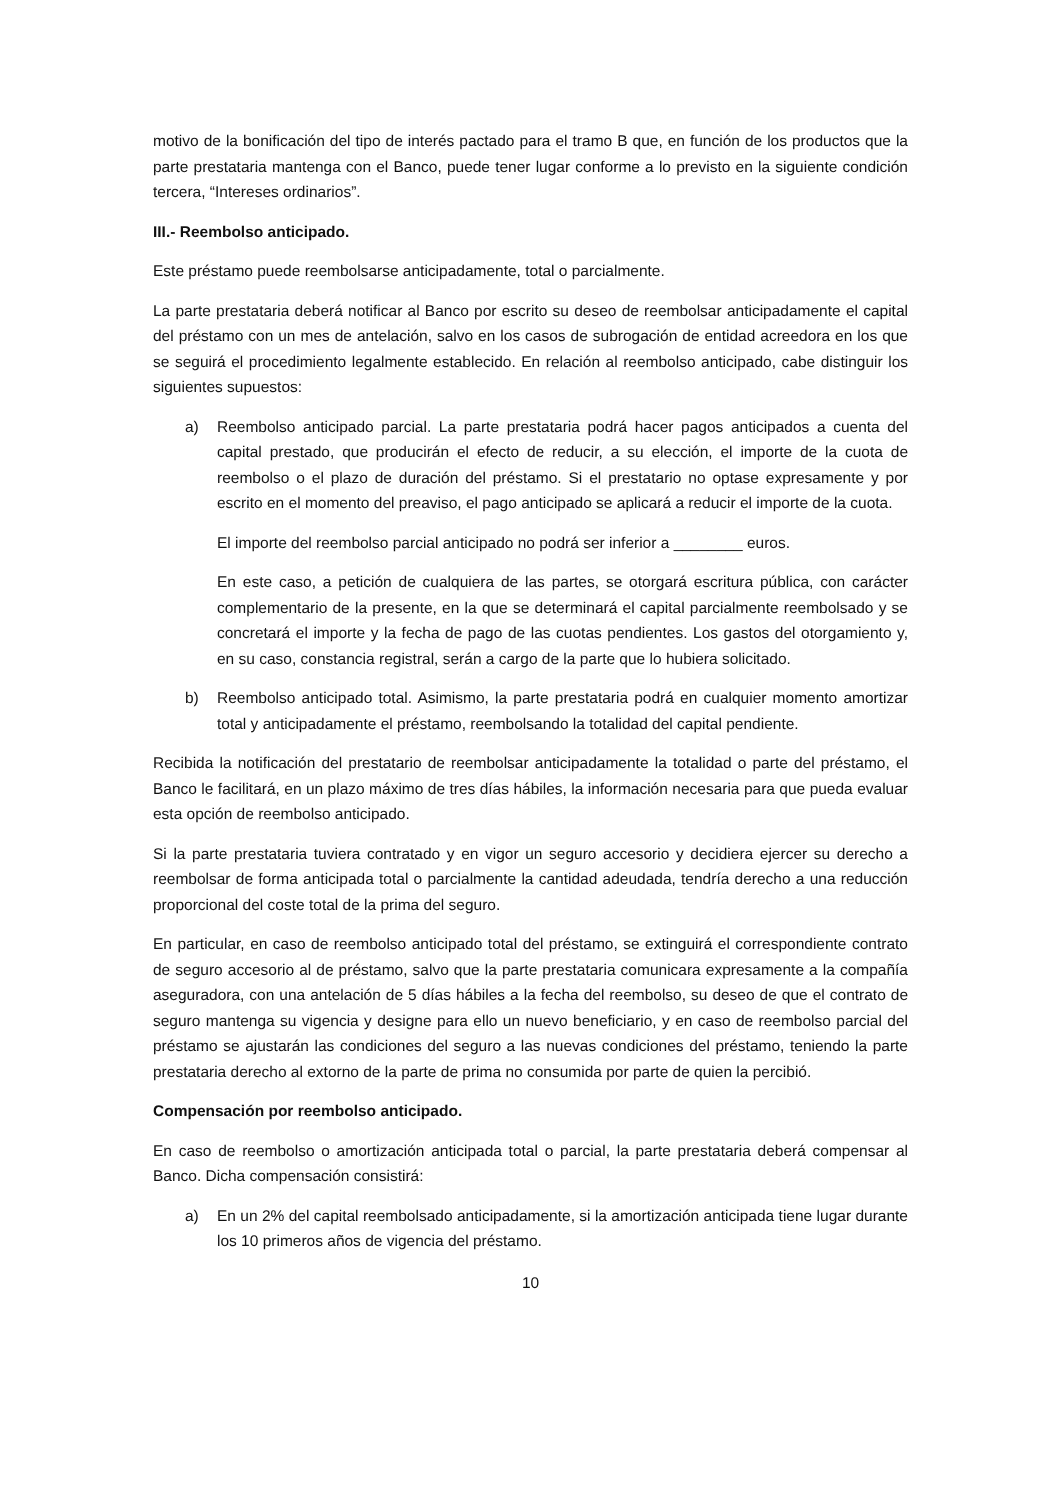motivo de la bonificación del tipo de interés pactado para el tramo B que, en función de los productos que la parte prestataria mantenga con el Banco, puede tener lugar conforme a lo previsto en la siguiente condición tercera, “Intereses ordinarios”.
III.- Reembolso anticipado.
Este préstamo puede reembolsarse anticipadamente, total o parcialmente.
La parte prestataria deberá notificar al Banco por escrito su deseo de reembolsar anticipadamente el capital del préstamo con un mes de antelación, salvo en los casos de subrogación de entidad acreedora en los que se seguirá el procedimiento legalmente establecido. En relación al reembolso anticipado, cabe distinguir los siguientes supuestos:
a) Reembolso anticipado parcial. La parte prestataria podrá hacer pagos anticipados a cuenta del capital prestado, que producirán el efecto de reducir, a su elección, el importe de la cuota de reembolso o el plazo de duración del préstamo. Si el prestatario no optase expresamente y por escrito en el momento del preaviso, el pago anticipado se aplicará a reducir el importe de la cuota.
El importe del reembolso parcial anticipado no podrá ser inferior a ________ euros.
En este caso, a petición de cualquiera de las partes, se otorgará escritura pública, con carácter complementario de la presente, en la que se determinará el capital parcialmente reembolsado y se concretará el importe y la fecha de pago de las cuotas pendientes. Los gastos del otorgamiento y, en su caso, constancia registral, serán a cargo de la parte que lo hubiera solicitado.
b) Reembolso anticipado total. Asimismo, la parte prestataria podrá en cualquier momento amortizar total y anticipadamente el préstamo, reembolsando la totalidad del capital pendiente.
Recibida la notificación del prestatario de reembolsar anticipadamente la totalidad o parte del préstamo, el Banco le facilitará, en un plazo máximo de tres días hábiles, la información necesaria para que pueda evaluar esta opción de reembolso anticipado.
Si la parte prestataria tuviera contratado y en vigor un seguro accesorio y decidiera ejercer su derecho a reembolsar de forma anticipada total o parcialmente la cantidad adeudada, tendría derecho a una reducción proporcional del coste total de la prima del seguro.
En particular, en caso de reembolso anticipado total del préstamo, se extinguirá el correspondiente contrato de seguro accesorio al de préstamo, salvo que la parte prestataria comunicara expresamente a la compañía aseguradora, con una antelación de 5 días hábiles a la fecha del reembolso, su deseo de que el contrato de seguro mantenga su vigencia y designe para ello un nuevo beneficiario, y en caso de reembolso parcial del préstamo se ajustarán las condiciones del seguro a las nuevas condiciones del préstamo, teniendo la parte prestataria derecho al extorno de la parte de prima no consumida por parte de quien la percibió.
Compensación por reembolso anticipado.
En caso de reembolso o amortización anticipada total o parcial, la parte prestataria deberá compensar al Banco. Dicha compensación consistirá:
a) En un 2% del capital reembolsado anticipadamente, si la amortización anticipada tiene lugar durante los 10 primeros años de vigencia del préstamo.
10